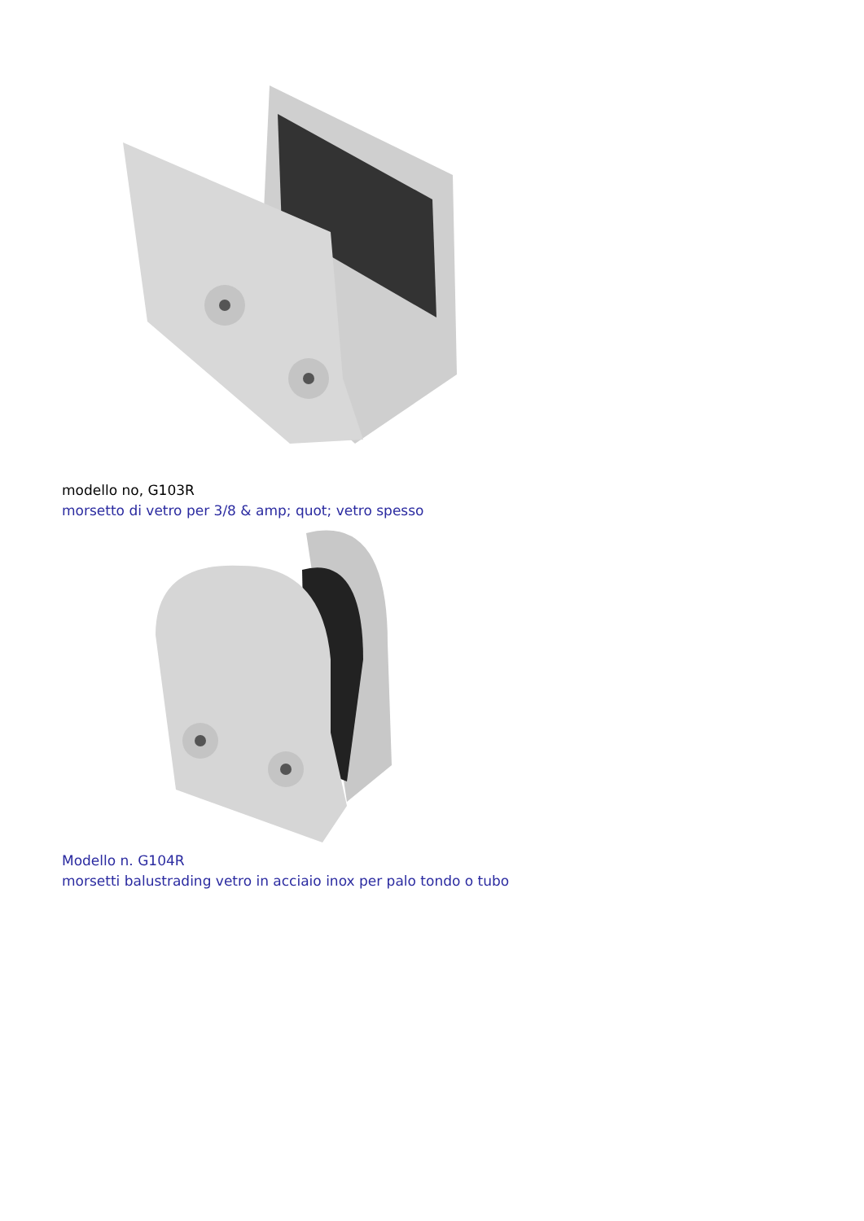modello no, G103R
morsetto di vetro per 3/8 & amp; quot; vetro spesso
Modello n. G104R
morsetti balustrading vetro in acciaio inox per palo tondo o tubo